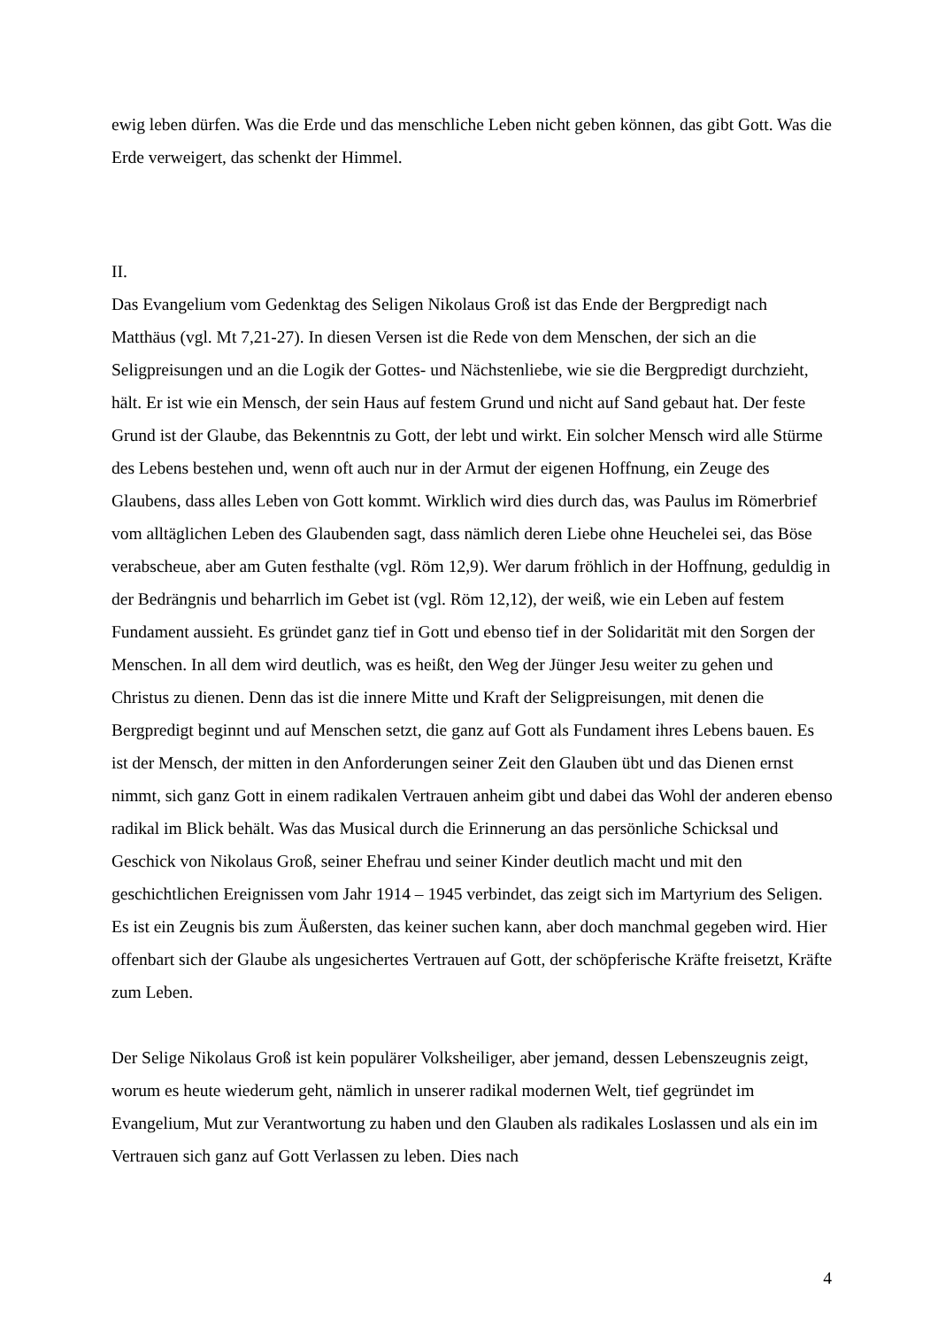ewig leben dürfen. Was die Erde und das menschliche Leben nicht geben können, das gibt Gott. Was die Erde verweigert, das schenkt der Himmel.
II.
Das Evangelium vom Gedenktag des Seligen Nikolaus Groß ist das Ende der Bergpredigt nach Matthäus (vgl. Mt 7,21-27). In diesen Versen ist die Rede von dem Menschen, der sich an die Seligpreisungen und an die Logik der Gottes- und Nächstenliebe, wie sie die Bergpredigt durchzieht, hält. Er ist wie ein Mensch, der sein Haus auf festem Grund und nicht auf Sand gebaut hat. Der feste Grund ist der Glaube, das Bekenntnis zu Gott, der lebt und wirkt. Ein solcher Mensch wird alle Stürme des Lebens bestehen und, wenn oft auch nur in der Armut der eigenen Hoffnung, ein Zeuge des Glaubens, dass alles Leben von Gott kommt. Wirklich wird dies durch das, was Paulus im Römerbrief vom alltäglichen Leben des Glaubenden sagt, dass nämlich deren Liebe ohne Heuchelei sei, das Böse verabscheue, aber am Guten festhalte (vgl. Röm 12,9). Wer darum fröhlich in der Hoffnung, geduldig in der Bedrängnis und beharrlich im Gebet ist (vgl. Röm 12,12), der weiß, wie ein Leben auf festem Fundament aussieht. Es gründet ganz tief in Gott und ebenso tief in der Solidarität mit den Sorgen der Menschen. In all dem wird deutlich, was es heißt, den Weg der Jünger Jesu weiter zu gehen und Christus zu dienen. Denn das ist die innere Mitte und Kraft der Seligpreisungen, mit denen die Bergpredigt beginnt und auf Menschen setzt, die ganz auf Gott als Fundament ihres Lebens bauen. Es ist der Mensch, der mitten in den Anforderungen seiner Zeit den Glauben übt und das Dienen ernst nimmt, sich ganz Gott in einem radikalen Vertrauen anheim gibt und dabei das Wohl der anderen ebenso radikal im Blick behält. Was das Musical durch die Erinnerung an das persönliche Schicksal und Geschick von Nikolaus Groß, seiner Ehefrau und seiner Kinder deutlich macht und mit den geschichtlichen Ereignissen vom Jahr 1914 – 1945 verbindet, das zeigt sich im Martyrium des Seligen. Es ist ein Zeugnis bis zum Äußersten, das keiner suchen kann, aber doch manchmal gegeben wird. Hier offenbart sich der Glaube als ungesichertes Vertrauen auf Gott, der schöpferische Kräfte freisetzt, Kräfte zum Leben.
Der Selige Nikolaus Groß ist kein populärer Volksheiliger, aber jemand, dessen Lebenszeugnis zeigt, worum es heute wiederum geht, nämlich in unserer radikal modernen Welt, tief gegründet im Evangelium, Mut zur Verantwortung zu haben und den Glauben als radikales Loslassen und als ein im Vertrauen sich ganz auf Gott Verlassen zu leben. Dies nach
4